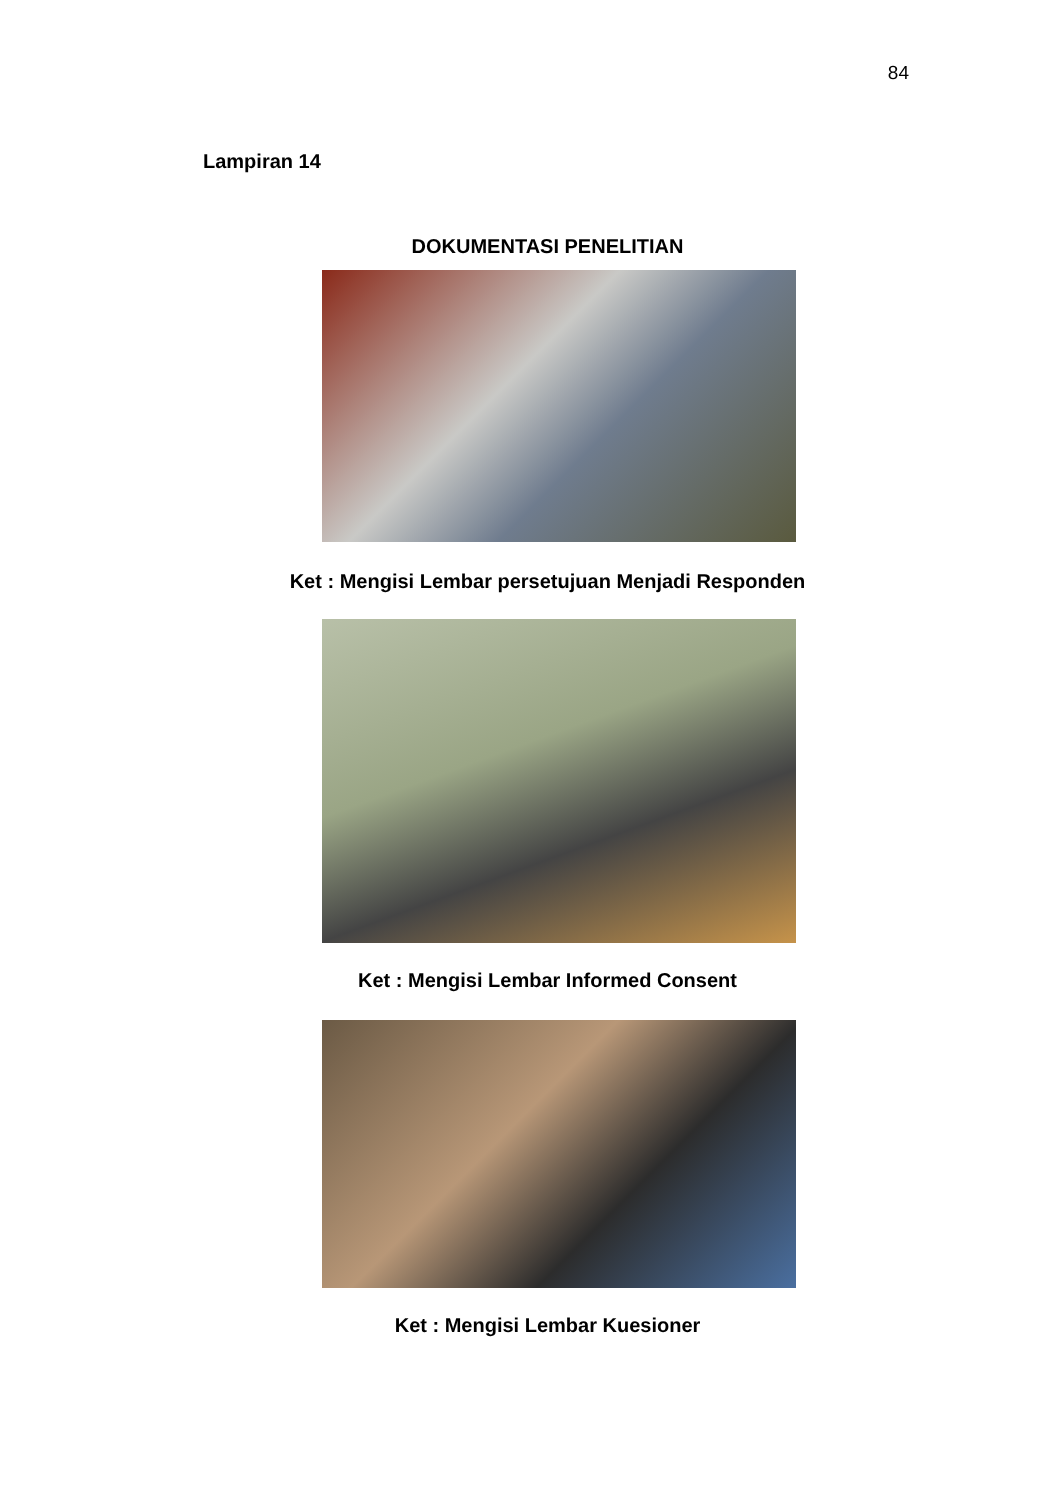84
Lampiran 14
DOKUMENTASI PENELITIAN
Ket : Mengisi Lembar persetujuan Menjadi Responden
Ket : Mengisi Lembar Informed Consent
Ket : Mengisi Lembar Kuesioner